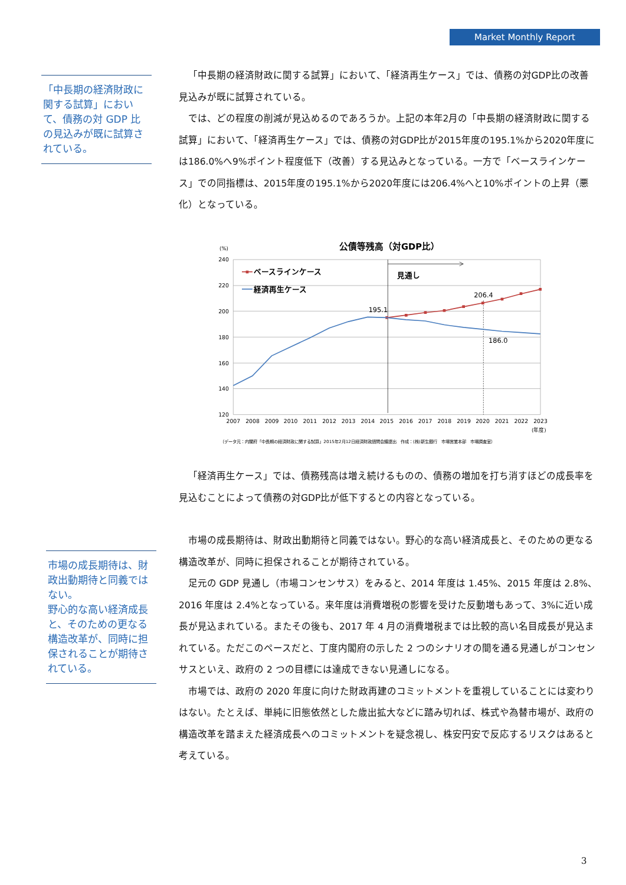Market Monthly Report
「中長期の経済財政に関する試算」において、債務の対 GDP 比の見込みが既に試算されている。
「中長期の経済財政に関する試算」において、「経済再生ケース」では、債務の対GDP比の改善見込みが既に試算されている。
では、どの程度の削減が見込めるのであろうか。上記の本年2月の「中長期の経済財政に関する試算」において、「経済再生ケース」では、債務の対GDP比が2015年度の195.1%から2020年度には186.0%へ9%ポイント程度低下（改善）する見込みとなっている。一方で「ベースラインケース」での同指標は、2015年度の195.1%から2020年度には206.4%へと10%ポイントの上昇（悪化）となっている。
公債等残高（対GDP比）
(%)
240
220
200
180
160
140
120
2007
2008
2009
2010
2011
2012
2013
2014
2015
2016
2017
2018
2019
2020
2021
2022
2023
(年度)
見通し
ベースラインケース
経済再生ケース
195.1
206.4
186.0
（データ元：内閣府「中長期の経済財政に関する試算」2015年2月12日経済財政諮問会議提出　作成：(株)新生銀行　市場営業本部　市場調査室）
「経済再生ケース」では、債務残高は増え続けるものの、債務の増加を打ち消すほどの成長率を見込むことによって債務の対GDP比が低下するとの内容となっている。
市場の成長期待は、財政出動期待と同義ではない。
野心的な高い経済成長と、そのための更なる構造改革が、同時に担保されることが期待されている。
市場の成長期待は、財政出動期待と同義ではない。野心的な高い経済成長と、そのための更なる構造改革が、同時に担保されることが期待されている。
足元の GDP 見通し（市場コンセンサス）をみると、2014 年度は 1.45%、2015 年度は 2.8%、2016 年度は 2.4%となっている。来年度は消費増税の影響を受けた反動増もあって、3%に近い成長が見込まれている。またその後も、2017 年 4 月の消費増税までは比較的高い名目成長が見込まれている。ただこのペースだと、丁度内閣府の示した 2 つのシナリオの間を通る見通しがコンセンサスといえ、政府の 2 つの目標には達成できない見通しになる。
市場では、政府の 2020 年度に向けた財政再建のコミットメントを重視していることには変わりはない。たとえば、単純に旧態依然とした歳出拡大などに踏み切れば、株式や為替市場が、政府の構造改革を踏まえた経済成長へのコミットメントを疑念視し、株安円安で反応するリスクはあると考えている。
3